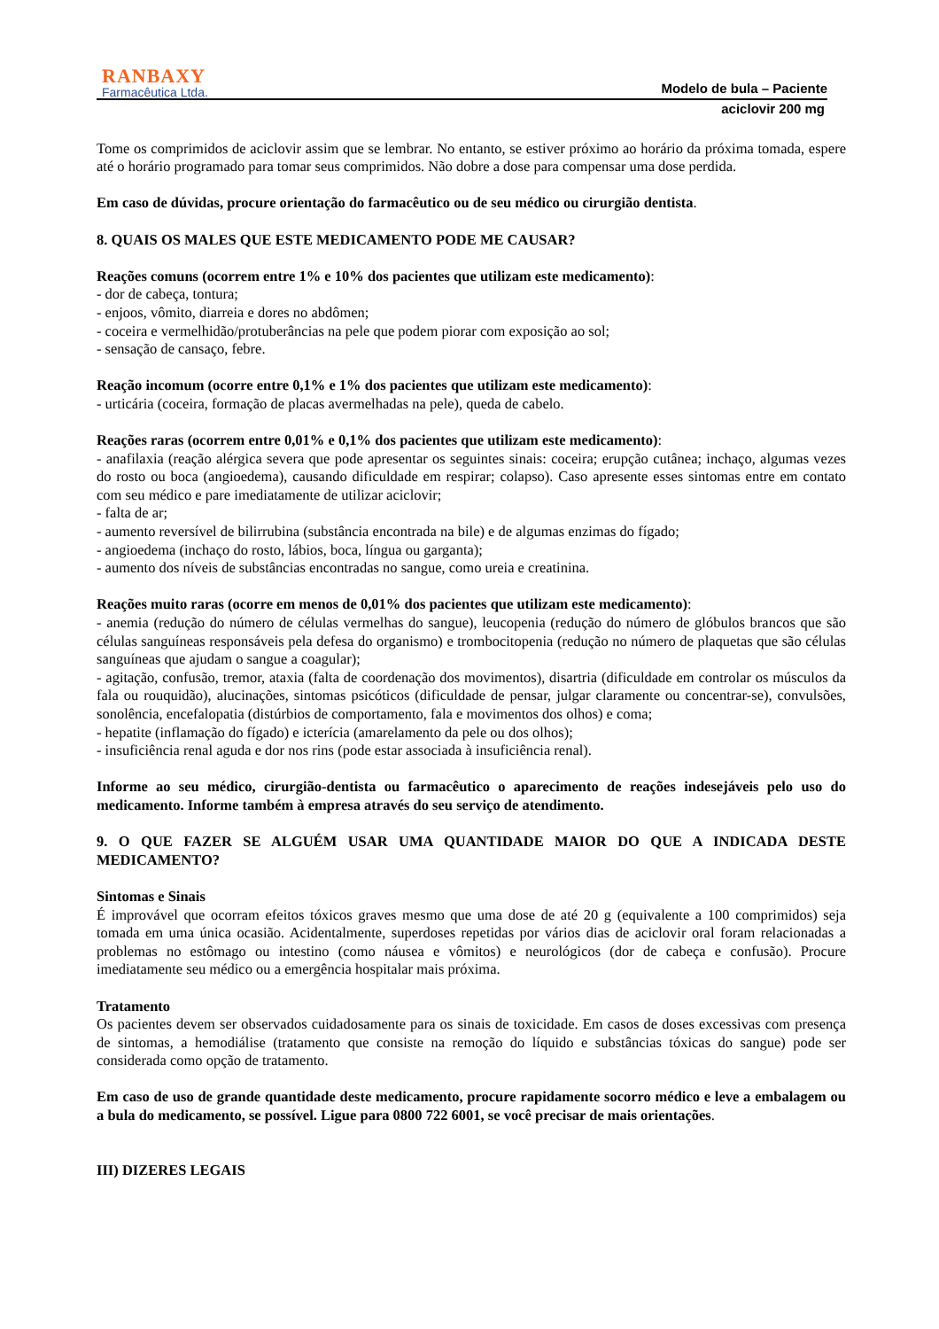RANBAXY
Farmacêutica Ltda.
Modelo de bula – Paciente
aciclovir 200 mg
Tome os comprimidos de aciclovir assim que se lembrar. No entanto, se estiver próximo ao horário da próxima tomada, espere até o horário programado para tomar seus comprimidos. Não dobre a dose para compensar uma dose perdida.
Em caso de dúvidas, procure orientação do farmacêutico ou de seu médico ou cirurgião dentista.
8. QUAIS OS MALES QUE ESTE MEDICAMENTO PODE ME CAUSAR?
Reações comuns (ocorrem entre 1% e 10% dos pacientes que utilizam este medicamento):
- dor de cabeça, tontura;
- enjoos, vômito, diarreia e dores no abdômen;
- coceira e vermelhidão/protuberâncias na pele que podem piorar com exposição ao sol;
- sensação de cansaço, febre.
Reação incomum (ocorre entre 0,1% e 1% dos pacientes que utilizam este medicamento):
- urticária (coceira, formação de placas avermelhadas na pele), queda de cabelo.
Reações raras (ocorrem entre 0,01% e 0,1% dos pacientes que utilizam este medicamento):
- anafilaxia (reação alérgica severa que pode apresentar os seguintes sinais: coceira; erupção cutânea; inchaço, algumas vezes do rosto ou boca (angioedema), causando dificuldade em respirar; colapso). Caso apresente esses sintomas entre em contato com seu médico e pare imediatamente de utilizar aciclovir;
- falta de ar;
- aumento reversível de bilirrubina (substância encontrada na bile) e de algumas enzimas do fígado;
- angioedema (inchaço do rosto, lábios, boca, língua ou garganta);
- aumento dos níveis de substâncias encontradas no sangue, como ureia e creatinina.
Reações muito raras (ocorre em menos de 0,01% dos pacientes que utilizam este medicamento):
- anemia (redução do número de células vermelhas do sangue), leucopenia (redução do número de glóbulos brancos que são células sanguíneas responsáveis pela defesa do organismo) e trombocitopenia (redução no número de plaquetas que são células sanguíneas que ajudam o sangue a coagular);
- agitação, confusão, tremor, ataxia (falta de coordenação dos movimentos), disartria (dificuldade em controlar os músculos da fala ou rouquidão), alucinações, sintomas psicóticos (dificuldade de pensar, julgar claramente ou concentrar-se), convulsões, sonolência, encefalopatia (distúrbios de comportamento, fala e movimentos dos olhos) e coma;
- hepatite (inflamação do fígado) e icterícia (amarelamento da pele ou dos olhos);
- insuficiência renal aguda e dor nos rins (pode estar associada à insuficiência renal).
Informe ao seu médico, cirurgião-dentista ou farmacêutico o aparecimento de reações indesejáveis pelo uso do medicamento. Informe também à empresa através do seu serviço de atendimento.
9. O QUE FAZER SE ALGUÉM USAR UMA QUANTIDADE MAIOR DO QUE A INDICADA DESTE MEDICAMENTO?
Sintomas e Sinais
É improvável que ocorram efeitos tóxicos graves mesmo que uma dose de até 20 g (equivalente a 100 comprimidos) seja tomada em uma única ocasião. Acidentalmente, superdoses repetidas por vários dias de aciclovir oral foram relacionadas a problemas no estômago ou intestino (como náusea e vômitos) e neurológicos (dor de cabeça e confusão). Procure imediatamente seu médico ou a emergência hospitalar mais próxima.
Tratamento
Os pacientes devem ser observados cuidadosamente para os sinais de toxicidade. Em casos de doses excessivas com presença de sintomas, a hemodiálise (tratamento que consiste na remoção do líquido e substâncias tóxicas do sangue) pode ser considerada como opção de tratamento.
Em caso de uso de grande quantidade deste medicamento, procure rapidamente socorro médico e leve a embalagem ou a bula do medicamento, se possível. Ligue para 0800 722 6001, se você precisar de mais orientações.
III) DIZERES LEGAIS